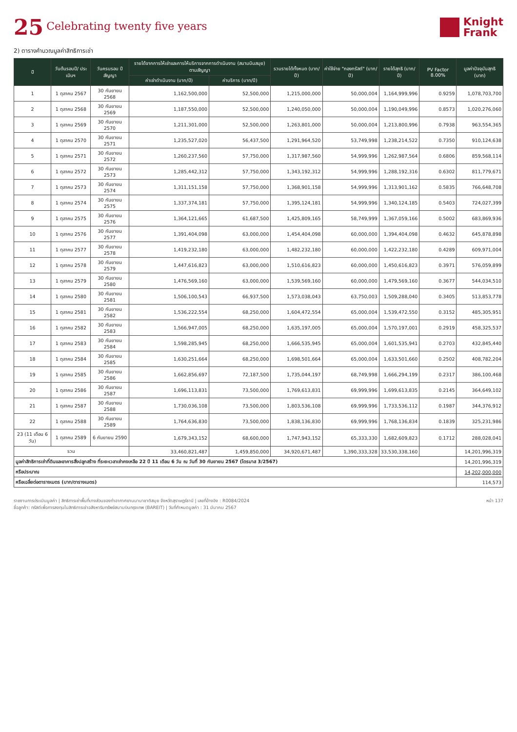25 Celebrating twenty five years
Knight
Frank
2) ตารางคำนวณมูลค่าสิทธิการเช่า
| ปี | วันต้นรอบปี/ ประเมินฯ | วันครบรอบ ปีสัญญา | รายได้จากการให้เช่าและการให้บริการจากการดำเนินงาน (สนามบินสมุย) ตามสัญญา | | รวมรายได้ทั้งหมด (บาท/ปี) | ค่าใช้จ่าย "กองทรัสต์" (บาท/ปี) | รายได้สุทธิ (บาท/ปี) | PV Factor 8.00% | มูลค่าปัจจุบันสุทธิ (บาท) |
| --- | --- | --- | --- | --- | --- | --- | --- | --- | --- |
| | | | ค่าเช่าดำเนินงาน (บาท/ปี) | ค่าบริการ (บาท/ปี) | | | | | |
| 1 | 1 ตุลาคม 2567 | 30 กันยายน 2568 | 1,162,500,000 | 52,500,000 | 1,215,000,000 | 50,000,004 | 1,164,999,996 | 0.9259 | 1,078,703,700 |
| 2 | 1 ตุลาคม 2568 | 30 กันยายน 2569 | 1,187,550,000 | 52,500,000 | 1,240,050,000 | 50,000,004 | 1,190,049,996 | 0.8573 | 1,020,276,060 |
| 3 | 1 ตุลาคม 2569 | 30 กันยายน 2570 | 1,211,301,000 | 52,500,000 | 1,263,801,000 | 50,000,004 | 1,213,800,996 | 0.7938 | 963,554,365 |
| 4 | 1 ตุลาคม 2570 | 30 กันยายน 2571 | 1,235,527,020 | 56,437,500 | 1,291,964,520 | 53,749,998 | 1,238,214,522 | 0.7350 | 910,124,638 |
| 5 | 1 ตุลาคม 2571 | 30 กันยายน 2572 | 1,260,237,560 | 57,750,000 | 1,317,987,560 | 54,999,996 | 1,262,987,564 | 0.6806 | 859,568,114 |
| 6 | 1 ตุลาคม 2572 | 30 กันยายน 2573 | 1,285,442,312 | 57,750,000 | 1,343,192,312 | 54,999,996 | 1,288,192,316 | 0.6302 | 811,779,671 |
| 7 | 1 ตุลาคม 2573 | 30 กันยายน 2574 | 1,311,151,158 | 57,750,000 | 1,368,901,158 | 54,999,996 | 1,313,901,162 | 0.5835 | 766,648,708 |
| 8 | 1 ตุลาคม 2574 | 30 กันยายน 2575 | 1,337,374,181 | 57,750,000 | 1,395,124,181 | 54,999,996 | 1,340,124,185 | 0.5403 | 724,027,399 |
| 9 | 1 ตุลาคม 2575 | 30 กันยายน 2576 | 1,364,121,665 | 61,687,500 | 1,425,809,165 | 58,749,999 | 1,367,059,166 | 0.5002 | 683,869,936 |
| 10 | 1 ตุลาคม 2576 | 30 กันยายน 2577 | 1,391,404,098 | 63,000,000 | 1,454,404,098 | 60,000,000 | 1,394,404,098 | 0.4632 | 645,878,898 |
| 11 | 1 ตุลาคม 2577 | 30 กันยายน 2578 | 1,419,232,180 | 63,000,000 | 1,482,232,180 | 60,000,000 | 1,422,232,180 | 0.4289 | 609,971,004 |
| 12 | 1 ตุลาคม 2578 | 30 กันยายน 2579 | 1,447,616,823 | 63,000,000 | 1,510,616,823 | 60,000,000 | 1,450,616,823 | 0.3971 | 576,059,899 |
| 13 | 1 ตุลาคม 2579 | 30 กันยายน 2580 | 1,476,569,160 | 63,000,000 | 1,539,569,160 | 60,000,000 | 1,479,569,160 | 0.3677 | 544,034,510 |
| 14 | 1 ตุลาคม 2580 | 30 กันยายน 2581 | 1,506,100,543 | 66,937,500 | 1,573,038,043 | 63,750,003 | 1,509,288,040 | 0.3405 | 513,853,778 |
| 15 | 1 ตุลาคม 2581 | 30 กันยายน 2582 | 1,536,222,554 | 68,250,000 | 1,604,472,554 | 65,000,004 | 1,539,472,550 | 0.3152 | 485,305,951 |
| 16 | 1 ตุลาคม 2582 | 30 กันยายน 2583 | 1,566,947,005 | 68,250,000 | 1,635,197,005 | 65,000,004 | 1,570,197,001 | 0.2919 | 458,325,537 |
| 17 | 1 ตุลาคม 2583 | 30 กันยายน 2584 | 1,598,285,945 | 68,250,000 | 1,666,535,945 | 65,000,004 | 1,601,535,941 | 0.2703 | 432,845,440 |
| 18 | 1 ตุลาคม 2584 | 30 กันยายน 2585 | 1,630,251,664 | 68,250,000 | 1,698,501,664 | 65,000,004 | 1,633,501,660 | 0.2502 | 408,782,204 |
| 19 | 1 ตุลาคม 2585 | 30 กันยายน 2586 | 1,662,856,697 | 72,187,500 | 1,735,044,197 | 68,749,998 | 1,666,294,199 | 0.2317 | 386,100,468 |
| 20 | 1 ตุลาคม 2586 | 30 กันยายน 2587 | 1,696,113,831 | 73,500,000 | 1,769,613,831 | 69,999,996 | 1,699,613,835 | 0.2145 | 364,649,102 |
| 21 | 1 ตุลาคม 2587 | 30 กันยายน 2588 | 1,730,036,108 | 73,500,000 | 1,803,536,108 | 69,999,996 | 1,733,536,112 | 0.1987 | 344,376,912 |
| 22 | 1 ตุลาคม 2588 | 30 กันยายน 2589 | 1,764,636,830 | 73,500,000 | 1,838,136,830 | 69,999,996 | 1,768,136,834 | 0.1839 | 325,231,986 |
| 23 (11 เดือน 6 วัน) | 1 ตุลาคม 2589 | 6 กันยายน 2590 | 1,679,343,152 | 68,600,000 | 1,747,943,152 | 65,333,330 | 1,682,609,823 | 0.1712 | 288,028,041 |
| รวม | | | 33,460,821,487 | 1,459,850,000 | 34,920,671,487 | 1,390,333,328 | 33,530,338,160 | | 14,201,996,319 |
| มูลค่าสิทธิการเช่าที่ดินและอาคารสิ่งปลูกสร้าง ที่ระยะเวลาเช่าคงเหลือ 22 ปี 11 เดือน 6 วัน ณ วันที่ 30 กันยายน 2567 (ไตรมาส 3/2567) | | | | | | | | | 14,201,996,319 |
| หรือประมาณ | | | | | | | | | 14,202,000,000 |
| หรือเฉลี่ยต่อตารางเมตร (บาท/ตารางเมตร) | | | | | | | | | 114,573 |
รายงานการประเมินมูลค่า | สิทธิการเช่าพื้นที่บางส่วนของท่าอากาศยานนานาชาติสมุย จังหวัดสุราษฎร์ธานี | เลขที่อ้างอิง : R0084/2024
ชื่อลูกค้า: ทรัสต์เพื่อการลงทุนในสิทธิการเช่าอสังหาริมทรัพย์สนามบินกรุงเทพ (BAREIT) | วันที่กำหนดมูลค่า : 31 มีนาคม 2567
หน้า 137